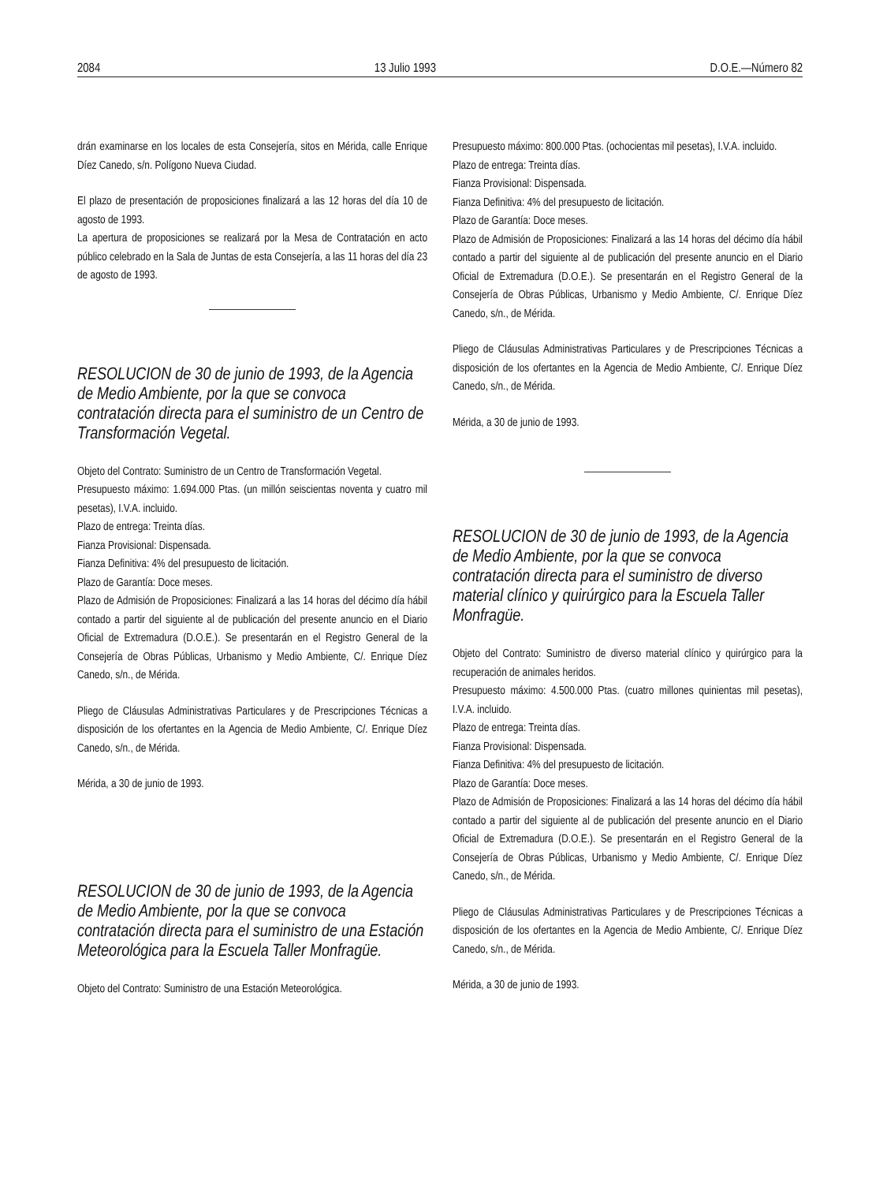2084 13 Julio 1993 D.O.E.—Número 82
drán examinarse en los locales de esta Consejería, sitos en Mérida, calle Enrique Díez Canedo, s/n. Polígono Nueva Ciudad.
El plazo de presentación de proposiciones finalizará a las 12 horas del día 10 de agosto de 1993.
La apertura de proposiciones se realizará por la Mesa de Contratación en acto público celebrado en la Sala de Juntas de esta Consejería, a las 11 horas del día 23 de agosto de 1993.
RESOLUCION de 30 de junio de 1993, de la Agencia de Medio Ambiente, por la que se convoca contratación directa para el suministro de un Centro de Transformación Vegetal.
Objeto del Contrato: Suministro de un Centro de Transformación Vegetal.
Presupuesto máximo: 1.694.000 Ptas. (un millón seiscientas noventa y cuatro mil pesetas), I.V.A. incluido.
Plazo de entrega: Treinta días.
Fianza Provisional: Dispensada.
Fianza Definitiva: 4% del presupuesto de licitación.
Plazo de Garantía: Doce meses.
Plazo de Admisión de Proposiciones: Finalizará a las 14 horas del décimo día hábil contado a partir del siguiente al de publicación del presente anuncio en el Diario Oficial de Extremadura (D.O.E.). Se presentarán en el Registro General de la Consejería de Obras Públicas, Urbanismo y Medio Ambiente, C/. Enrique Díez Canedo, s/n., de Mérida.
Pliego de Cláusulas Administrativas Particulares y de Prescripciones Técnicas a disposición de los ofertantes en la Agencia de Medio Ambiente, C/. Enrique Díez Canedo, s/n., de Mérida.
Mérida, a 30 de junio de 1993.
RESOLUCION de 30 de junio de 1993, de la Agencia de Medio Ambiente, por la que se convoca contratación directa para el suministro de una Estación Meteorológica para la Escuela Taller Monfragüe.
Objeto del Contrato: Suministro de una Estación Meteorológica.
Presupuesto máximo: 800.000 Ptas. (ochocientas mil pesetas), I.V.A. incluido.
Plazo de entrega: Treinta días.
Fianza Provisional: Dispensada.
Fianza Definitiva: 4% del presupuesto de licitación.
Plazo de Garantía: Doce meses.
Plazo de Admisión de Proposiciones: Finalizará a las 14 horas del décimo día hábil contado a partir del siguiente al de publicación del presente anuncio en el Diario Oficial de Extremadura (D.O.E.). Se presentarán en el Registro General de la Consejería de Obras Públicas, Urbanismo y Medio Ambiente, C/. Enrique Díez Canedo, s/n., de Mérida.
Pliego de Cláusulas Administrativas Particulares y de Prescripciones Técnicas a disposición de los ofertantes en la Agencia de Medio Ambiente, C/. Enrique Díez Canedo, s/n., de Mérida.
Mérida, a 30 de junio de 1993.
RESOLUCION de 30 de junio de 1993, de la Agencia de Medio Ambiente, por la que se convoca contratación directa para el suministro de diverso material clínico y quirúrgico para la Escuela Taller Monfragüe.
Objeto del Contrato: Suministro de diverso material clínico y quirúrgico para la recuperación de animales heridos.
Presupuesto máximo: 4.500.000 Ptas. (cuatro millones quinientas mil pesetas), I.V.A. incluido.
Plazo de entrega: Treinta días.
Fianza Provisional: Dispensada.
Fianza Definitiva: 4% del presupuesto de licitación.
Plazo de Garantía: Doce meses.
Plazo de Admisión de Proposiciones: Finalizará a las 14 horas del décimo día hábil contado a partir del siguiente al de publicación del presente anuncio en el Diario Oficial de Extremadura (D.O.E.). Se presentarán en el Registro General de la Consejería de Obras Públicas, Urbanismo y Medio Ambiente, C/. Enrique Díez Canedo, s/n., de Mérida.
Pliego de Cláusulas Administrativas Particulares y de Prescripciones Técnicas a disposición de los ofertantes en la Agencia de Medio Ambiente, C/. Enrique Díez Canedo, s/n., de Mérida.
Mérida, a 30 de junio de 1993.